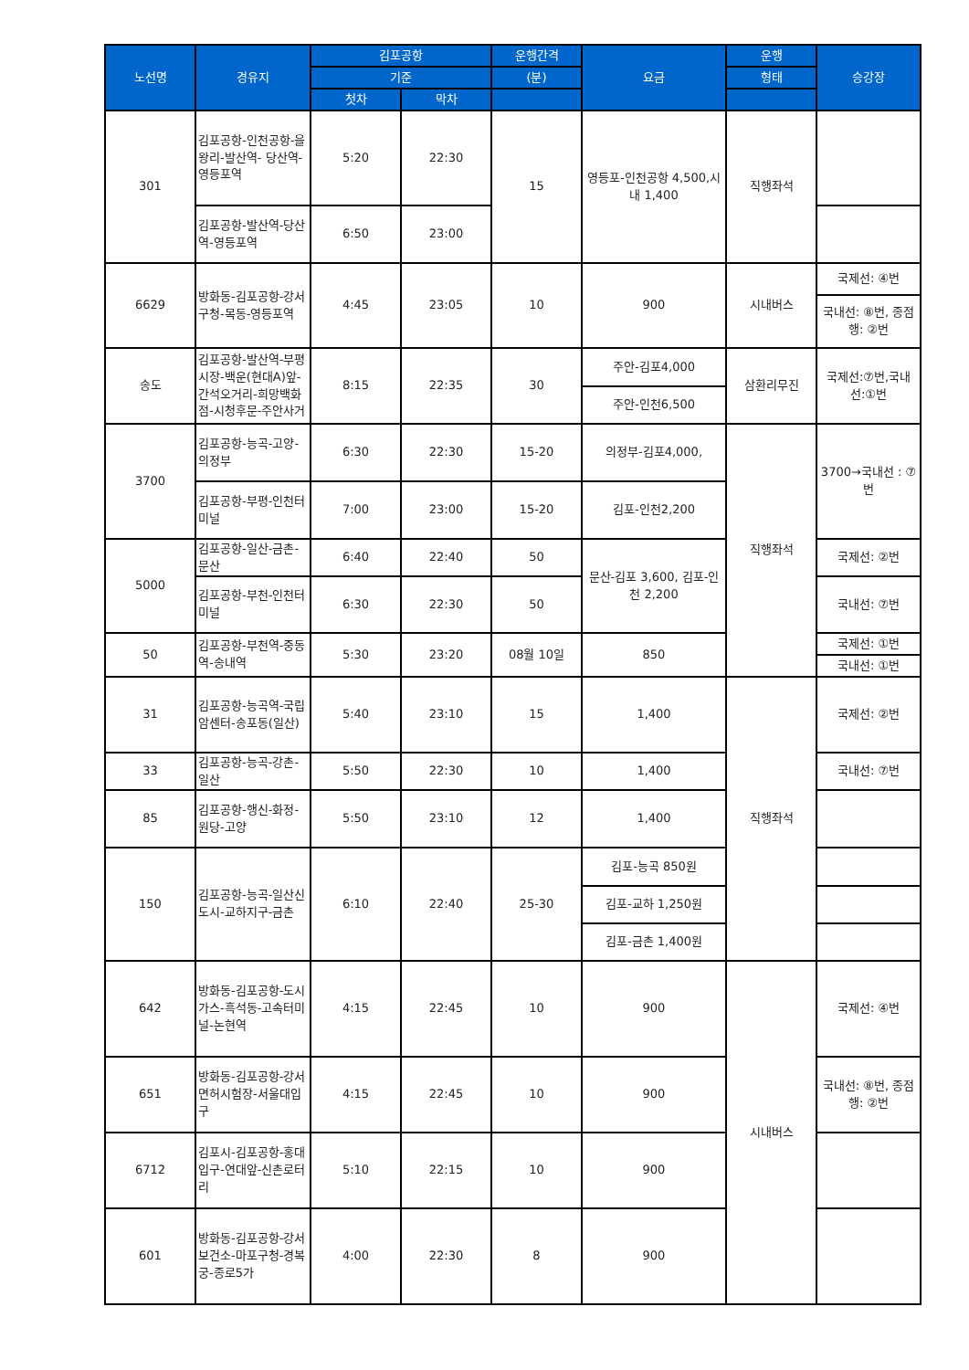| 노선명 | 경유지 | 김포공항 | | 운행간격 | 요금 | 운행 | 승강장 |
| --- | --- | --- | --- | --- | --- | --- | --- |
| | | 기준 | | (분) | | 형태 | |
| | | 첫차 | 막차 | | | | |
| 301 | 김포공항-인천공항-을왕리-발산역- 당산역-영등포역 | 5:20 | 22:30 | 15 | 영등포-인천공항 4,500,시내 1,400 | 직행좌석 | |
| | 김포공항-발산역-당산역-영등포역 | 6:50 | 23:00 | | | | |
| 6629 | 방화동-김포공항-강서구청-목동-영등포역 | 4:45 | 23:05 | 10 | 900 | 시내버스 | 국제선: ④번 |
| | | | | | | | 국내선: ⑧번, 종점행: ②번 |
| 송도 | 김포공항-발산역-부평시장-백운(현대A)앞-간석오거리-희망백화점-시청후문-주안사거 | 8:15 | 22:35 | 30 | 주안-김포4,000 | 삼환리무진 | 국제선:⑦번,국내선:①번 |
| | | | | | 주안-인천6,500 | | |
| 3700 | 김포공항-능곡-고양-의정부 | 6:30 | 22:30 | 15-20 | 의정부-김포4,000, | 직행좌석 | 3700→국내선 : ⑦번 |
| | 김포공항-부평-인천터미널 | 7:00 | 23:00 | 15-20 | 김포-인천2,200 | | |
| 5000 | 김포공항-일산-금촌-문산 | 6:40 | 22:40 | 50 | 문산-김포 3,600, 김포-인천 2,200 | | 국제선: ②번 |
| | 김포공항-부천-인천터미널 | 6:30 | 22:30 | 50 | | | 국내선: ⑦번 |
| 50 | 김포공항-부천역-중동역-송내역 | 5:30 | 23:20 | 08월 10일 | 850 | | 국제선: ①번 |
| | | | | | | | 국내선: ①번 |
| 31 | 김포공항-능곡역-국립암센터-송포동(일산) | 5:40 | 23:10 | 15 | 1,400 | 직행좌석 | 국제선: ②번 |
| 33 | 김포공항-능곡-강촌-일산 | 5:50 | 22:30 | 10 | 1,400 | | 국내선: ⑦번 |
| 85 | 김포공항-행신-화정-원당-고양 | 5:50 | 23:10 | 12 | 1,400 | | |
| 150 | 김포공항-능곡-일산신도시-교하지구-금촌 | 6:10 | 22:40 | 25-30 | 김포-능곡 850원 | | |
| | | | | | 김포-교하 1,250원 | | |
| | | | | | 김포-금촌 1,400원 | | |
| 642 | 방화동-김포공항-도시가스-흑석동-고속터미널-논현역 | 4:15 | 22:45 | 10 | 900 | 시내버스 | 국제선: ④번 |
| 651 | 방화동-김포공항-강서면허시험장-서울대입구 | 4:15 | 22:45 | 10 | 900 | | 국내선: ⑧번, 종점행: ②번 |
| 6712 | 김포시-김포공항-홍대입구-연대앞-신촌로터리 | 5:10 | 22:15 | 10 | 900 | | |
| 601 | 방화동-김포공항-강서보건소-마포구청-경복궁-종로5가 | 4:00 | 22:30 | 8 | 900 | | |